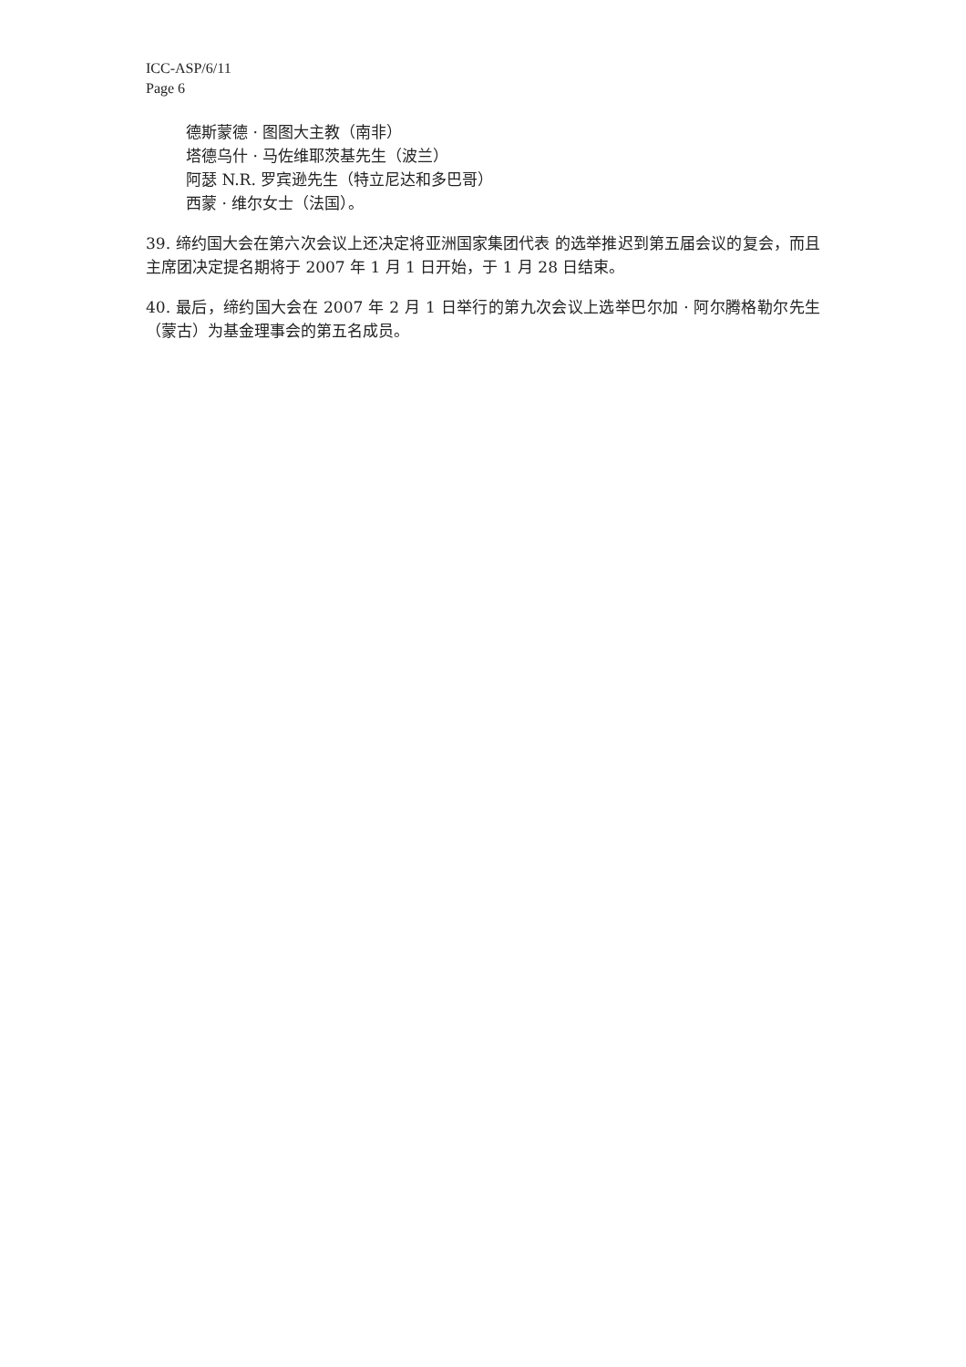ICC-ASP/6/11
Page 6
德斯蒙德 · 图图大主教（南非）
塔德乌什 · 马佐维耶茨基先生（波兰）
阿瑟 N.R. 罗宾逊先生（特立尼达和多巴哥）
西蒙 · 维尔女士（法国）。
39. 缔约国大会在第六次会议上还决定将亚洲国家集团代表 的选举推迟到第五届会议的复会，而且主席团决定提名期将于 2007 年 1 月 1 日开始，于 1 月 28 日结束。
40. 最后，缔约国大会在 2007 年 2 月 1 日举行的第九次会议上选举巴尔加 · 阿尔腾格勒尔先生（蒙古）为基金理事会的第五名成员。